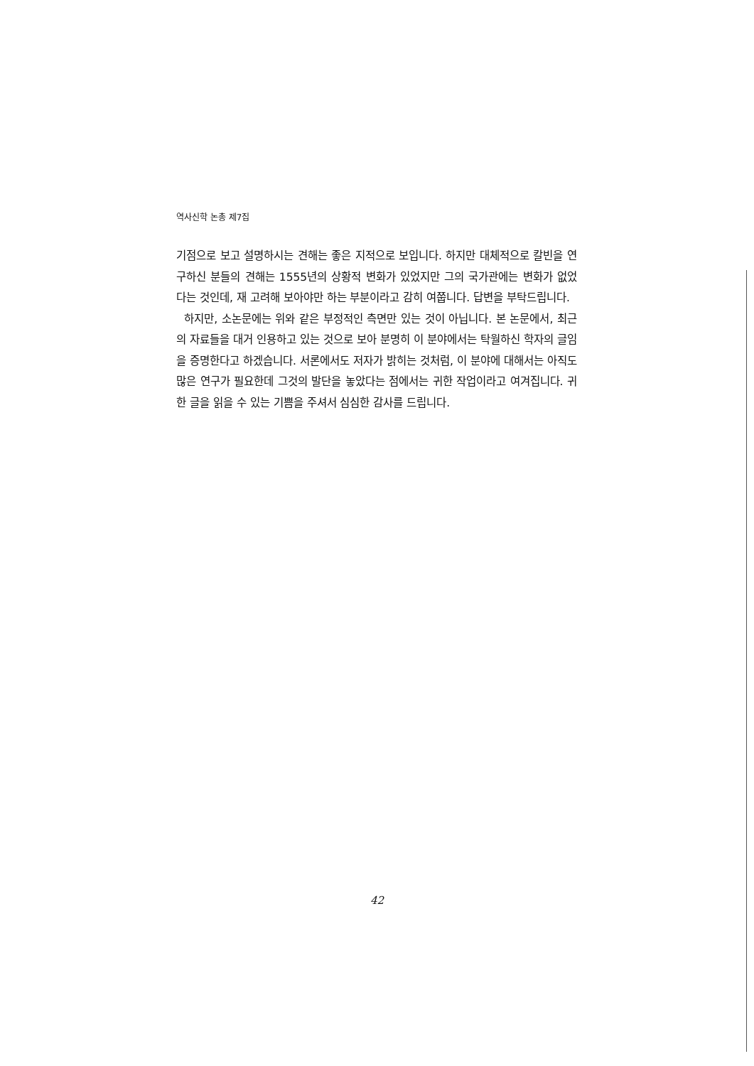역사신학 논총 제7집
기점으로 보고 설명하시는 견해는 좋은 지적으로 보입니다. 하지만 대체적으로 칼빈을 연구하신 분들의 견해는 1555년의 상황적 변화가 있었지만 그의 국가관에는 변화가 없었다는 것인데, 재 고려해 보아야만 하는 부분이라고 감히 여쭙니다. 답변을 부탁드립니다.
하지만, 소논문에는 위와 같은 부정적인 측면만 있는 것이 아닙니다. 본 논문에서, 최근의 자료들을 대거 인용하고 있는 것으로 보아 분명히 이 분야에서는 탁월하신 학자의 글임을 증명한다고 하겠습니다. 서론에서도 저자가 밝히는 것처럼, 이 분야에 대해서는 아직도 많은 연구가 필요한데 그것의 발단을 놓았다는 점에서는 귀한 작업이라고 여겨집니다. 귀한 글을 읽을 수 있는 기쁨을 주셔서 심심한 감사를 드립니다.
42